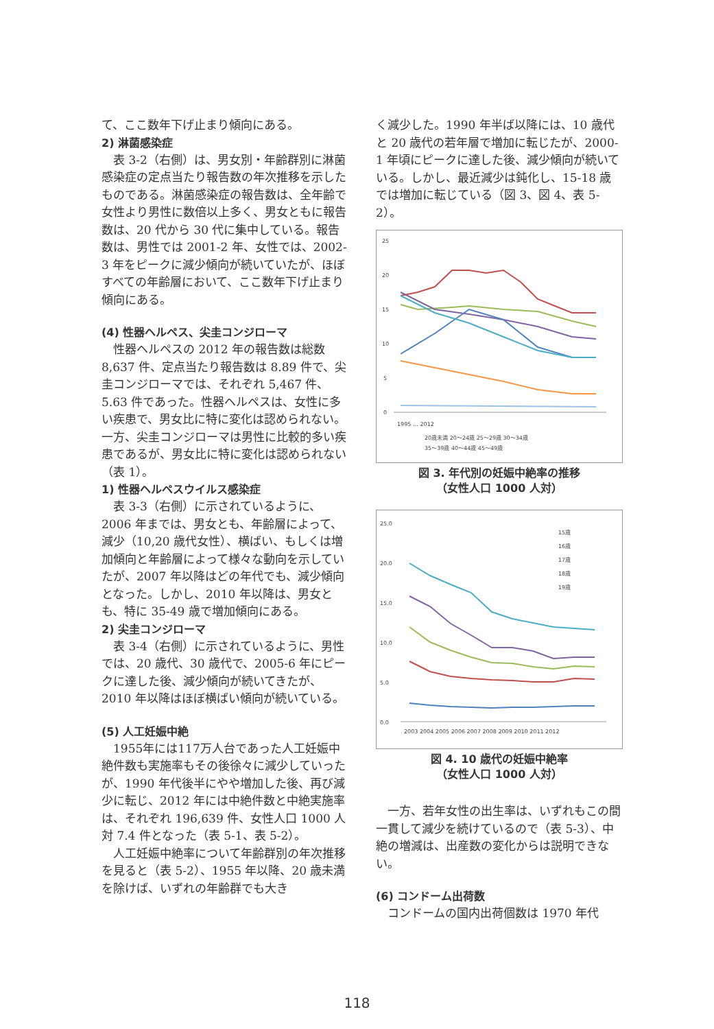て、ここ数年下げ止まり傾向にある。
2) 淋菌感染症
表 3-2（右側）は、男女別・年齢群別に淋菌感染症の定点当たり報告数の年次推移を示したものである。淋菌感染症の報告数は、全年齢で女性より男性に数倍以上多く、男女ともに報告数は、20 代から 30 代に集中している。報告数は、男性では 2001-2 年、女性では、2002-3 年をピークに減少傾向が続いていたが、ほぼすべての年齢層において、ここ数年下げ止まり傾向にある。
(4) 性器ヘルペス、尖圭コンジローマ
性器ヘルペスの 2012 年の報告数は総数 8,637 件、定点当たり報告数は 8.89 件で、尖圭コンジローマでは、それぞれ 5,467 件、5.63 件であった。性器ヘルペスは、女性に多い疾患で、男女比に特に変化は認められない。一方、尖圭コンジローマは男性に比較的多い疾患であるが、男女比に特に変化は認められない（表 1）。
1) 性器ヘルペスウイルス感染症
表 3-3（右側）に示されているように、2006 年までは、男女とも、年齢層によって、減少（10,20 歳代女性）、横ばい、もしくは増加傾向と年齢層によって様々な動向を示していたが、2007 年以降はどの年代でも、減少傾向となった。しかし、2010 年以降は、男女とも、特に 35-49 歳で増加傾向にある。
2) 尖圭コンジローマ
表 3-4（右側）に示されているように、男性では、20 歳代、30 歳代で、2005-6 年にピークに達した後、減少傾向が続いてきたが、2010 年以降はほぼ横ばい傾向が続いている。
(5) 人工妊娠中絶
1955年には117万人台であった人工妊娠中絶件数も実施率もその後徐々に減少していったが、1990 年代後半にやや増加した後、再び減少に転じ、2012 年には中絶件数と中絶実施率は、それぞれ 196,639 件、女性人口 1000 人対 7.4 件となった（表 5-1、表 5-2）。
人工妊娠中絶率について年齢群別の年次推移を見ると（表 5-2）、1955 年以降、20 歳未満を除けば、いずれの年齢群でも大き
く減少した。1990 年半ば以降には、10 歳代と 20 歳代の若年層で増加に転じたが、2000-1 年頃にピークに達した後、減少傾向が続いている。しかし、最近減少は鈍化し、15-18 歳では増加に転じている（図 3、図 4、表 5-2）。
25
20
15
10
5
0
1995 … 2012
20歳未満 20〜24歳 25〜29歳 30〜34歳
35〜39歳 40〜44歳 45〜49歳
図 3. 年代別の妊娠中絶率の推移
（女性人口 1000 人対）
25.0
20.0
15.0
10.0
5.0
0.0
15歳
16歳
17歳
18歳
19歳
2003 2004 2005 2006 2007 2008 2009 2010 2011 2012
図 4. 10 歳代の妊娠中絶率
（女性人口 1000 人対）
一方、若年女性の出生率は、いずれもこの間一貫して減少を続けているので（表 5-3）、中絶の増減は、出産数の変化からは説明できない。
(6) コンドーム出荷数
コンドームの国内出荷個数は 1970 年代
118